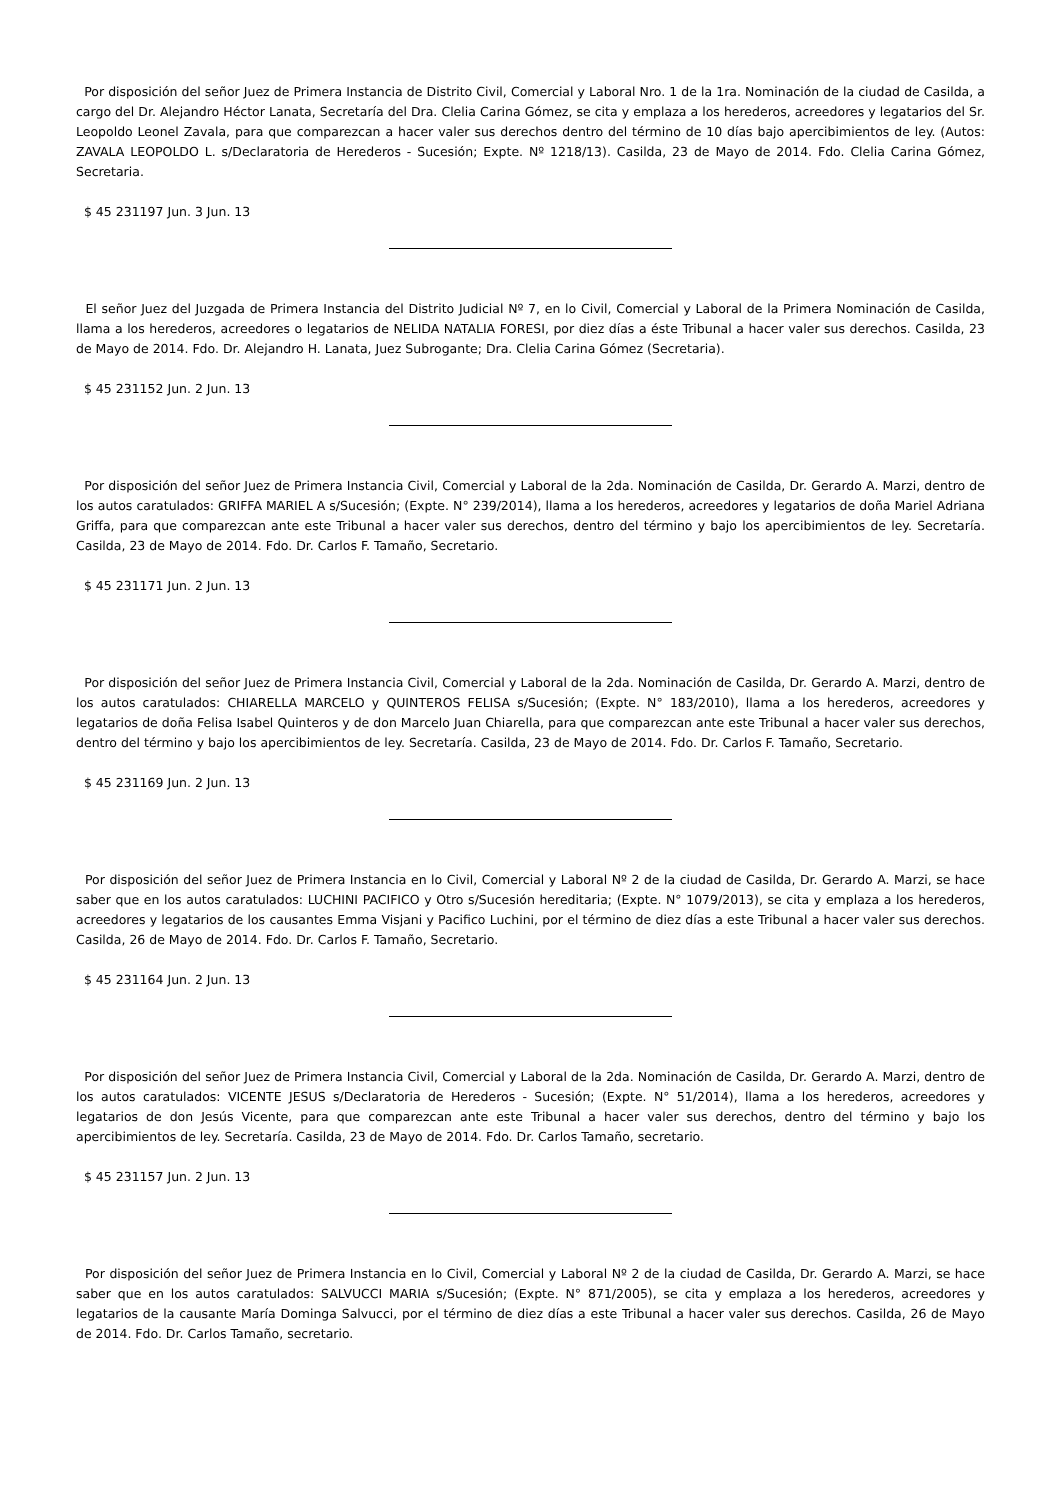Por disposición del señor Juez de Primera Instancia de Distrito Civil, Comercial y Laboral Nro. 1 de la 1ra. Nominación de la ciudad de Casilda, a cargo del Dr. Alejandro Héctor Lanata, Secretaría del Dra. Clelia Carina Gómez, se cita y emplaza a los herederos, acreedores y legatarios del Sr. Leopoldo Leonel Zavala, para que comparezcan a hacer valer sus derechos dentro del término de 10 días bajo apercibimientos de ley. (Autos: ZAVALA LEOPOLDO L. s/Declaratoria de Herederos - Sucesión; Expte. Nº 1218/13). Casilda, 23 de Mayo de 2014. Fdo. Clelia Carina Gómez, Secretaria.
$ 45 231197 Jun. 3 Jun. 13
El señor Juez del Juzgada de Primera Instancia del Distrito Judicial Nº 7, en lo Civil, Comercial y Laboral de la Primera Nominación de Casilda, llama a los herederos, acreedores o legatarios de NELIDA NATALIA FORESI, por diez días a éste Tribunal a hacer valer sus derechos. Casilda, 23 de Mayo de 2014. Fdo. Dr. Alejandro H. Lanata, Juez Subrogante; Dra. Clelia Carina Gómez (Secretaria).
$ 45 231152 Jun. 2 Jun. 13
Por disposición del señor Juez de Primera Instancia Civil, Comercial y Laboral de la 2da. Nominación de Casilda, Dr. Gerardo A. Marzi, dentro de los autos caratulados: GRIFFA MARIEL A s/Sucesión; (Expte. N° 239/2014), llama a los herederos, acreedores y legatarios de doña Mariel Adriana Griffa, para que comparezcan ante este Tribunal a hacer valer sus derechos, dentro del término y bajo los apercibimientos de ley. Secretaría. Casilda, 23 de Mayo de 2014. Fdo. Dr. Carlos F. Tamaño, Secretario.
$ 45 231171 Jun. 2 Jun. 13
Por disposición del señor Juez de Primera Instancia Civil, Comercial y Laboral de la 2da. Nominación de Casilda, Dr. Gerardo A. Marzi, dentro de los autos caratulados: CHIARELLA MARCELO y QUINTEROS FELISA s/Sucesión; (Expte. N° 183/2010), llama a los herederos, acreedores y legatarios de doña Felisa Isabel Quinteros y de don Marcelo Juan Chiarella, para que comparezcan ante este Tribunal a hacer valer sus derechos, dentro del término y bajo los apercibimientos de ley. Secretaría. Casilda, 23 de Mayo de 2014. Fdo. Dr. Carlos F. Tamaño, Secretario.
$ 45 231169 Jun. 2 Jun. 13
Por disposición del señor Juez de Primera Instancia en lo Civil, Comercial y Laboral Nº 2 de la ciudad de Casilda, Dr. Gerardo A. Marzi, se hace saber que en los autos caratulados: LUCHINI PACIFICO y Otro s/Sucesión hereditaria; (Expte. N° 1079/2013), se cita y emplaza a los herederos, acreedores y legatarios de los causantes Emma Visjani y Pacifico Luchini, por el término de diez días a este Tribunal a hacer valer sus derechos. Casilda, 26 de Mayo de 2014. Fdo. Dr. Carlos F. Tamaño, Secretario.
$ 45 231164 Jun. 2 Jun. 13
Por disposición del señor Juez de Primera Instancia Civil, Comercial y Laboral de la 2da. Nominación de Casilda, Dr. Gerardo A. Marzi, dentro de los autos caratulados: VICENTE JESUS s/Declaratoria de Herederos - Sucesión; (Expte. N° 51/2014), llama a los herederos, acreedores y legatarios de don Jesús Vicente, para que comparezcan ante este Tribunal a hacer valer sus derechos, dentro del término y bajo los apercibimientos de ley. Secretaría. Casilda, 23 de Mayo de 2014. Fdo. Dr. Carlos Tamaño, secretario.
$ 45 231157 Jun. 2 Jun. 13
Por disposición del señor Juez de Primera Instancia en lo Civil, Comercial y Laboral Nº 2 de la ciudad de Casilda, Dr. Gerardo A. Marzi, se hace saber que en los autos caratulados: SALVUCCI MARIA s/Sucesión; (Expte. N° 871/2005), se cita y emplaza a los herederos, acreedores y legatarios de la causante María Dominga Salvucci, por el término de diez días a este Tribunal a hacer valer sus derechos. Casilda, 26 de Mayo de 2014. Fdo. Dr. Carlos Tamaño, secretario.